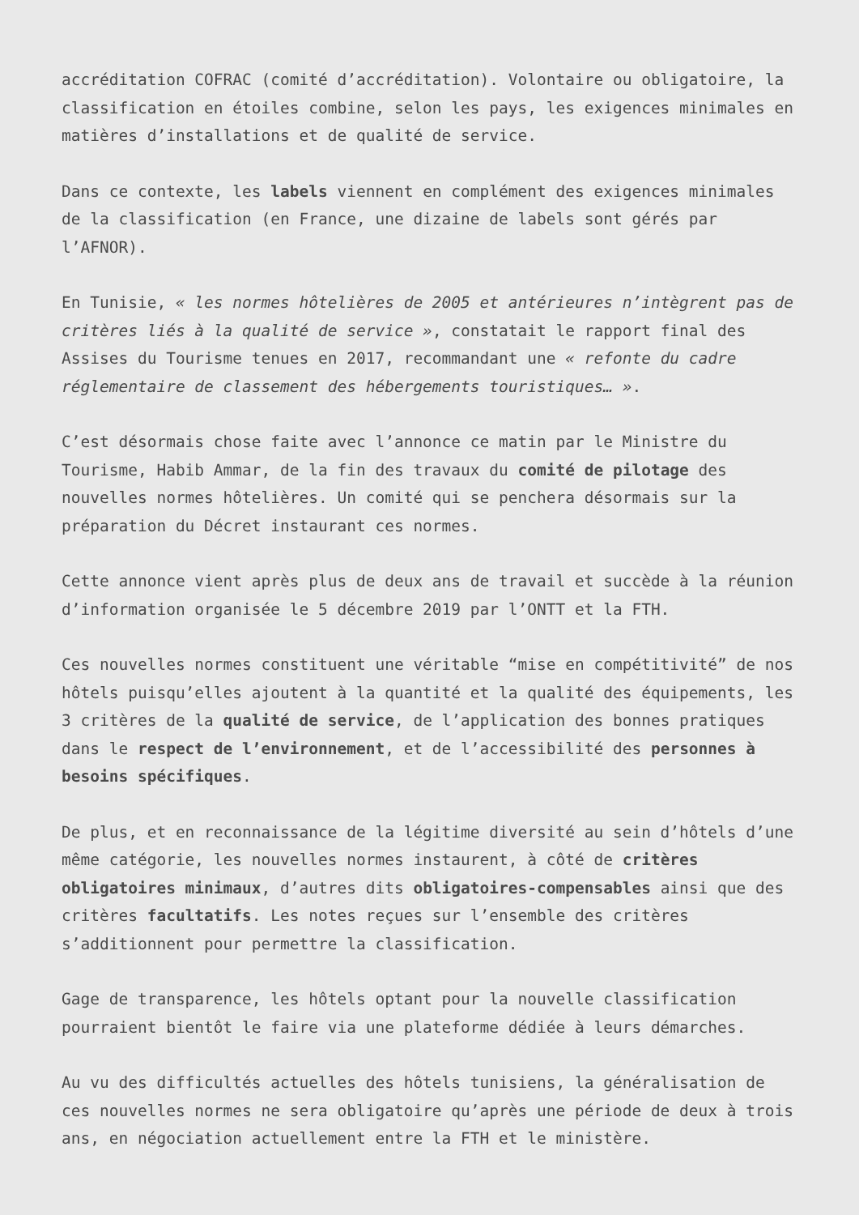accréditation COFRAC (comité d’accréditation). Volontaire ou obligatoire, la classification en étoiles combine, selon les pays, les exigences minimales en matières d’installations et de qualité de service.
Dans ce contexte, les labels viennent en complément des exigences minimales de la classification (en France, une dizaine de labels sont gérés par l’AFNOR).
En Tunisie, « les normes hôtelières de 2005 et antérieures n’intègrent pas de critères liés à la qualité de service », constatait le rapport final des Assises du Tourisme tenues en 2017, recommandant une « refonte du cadre réglementaire de classement des hébergements touristiques… ».
C’est désormais chose faite avec l’annonce ce matin par le Ministre du Tourisme, Habib Ammar, de la fin des travaux du comité de pilotage des nouvelles normes hôtelières. Un comité qui se penchera désormais sur la préparation du Décret instaurant ces normes.
Cette annonce vient après plus de deux ans de travail et succède à la réunion d’information organisée le 5 décembre 2019 par l’ONTT et la FTH.
Ces nouvelles normes constituent une véritable “mise en compétitivité” de nos hôtels puisqu’elles ajoutent à la quantité et la qualité des équipements, les 3 critères de la qualité de service, de l’application des bonnes pratiques dans le respect de l’environnement, et de l’accessibilité des personnes à besoins spécifiques.
De plus, et en reconnaissance de la légitime diversité au sein d’hôtels d’une même catégorie, les nouvelles normes instaurent, à côté de critères obligatoires minimaux, d’autres dits obligatoires-compensables ainsi que des critères facultatifs. Les notes reçues sur l’ensemble des critères s’additionnent pour permettre la classification.
Gage de transparence, les hôtels optant pour la nouvelle classification pourraient bientôt le faire via une plateforme dédiée à leurs démarches.
Au vu des difficultés actuelles des hôtels tunisiens, la généralisation de ces nouvelles normes ne sera obligatoire qu’après une période de deux à trois ans, en négociation actuellement entre la FTH et le ministère.